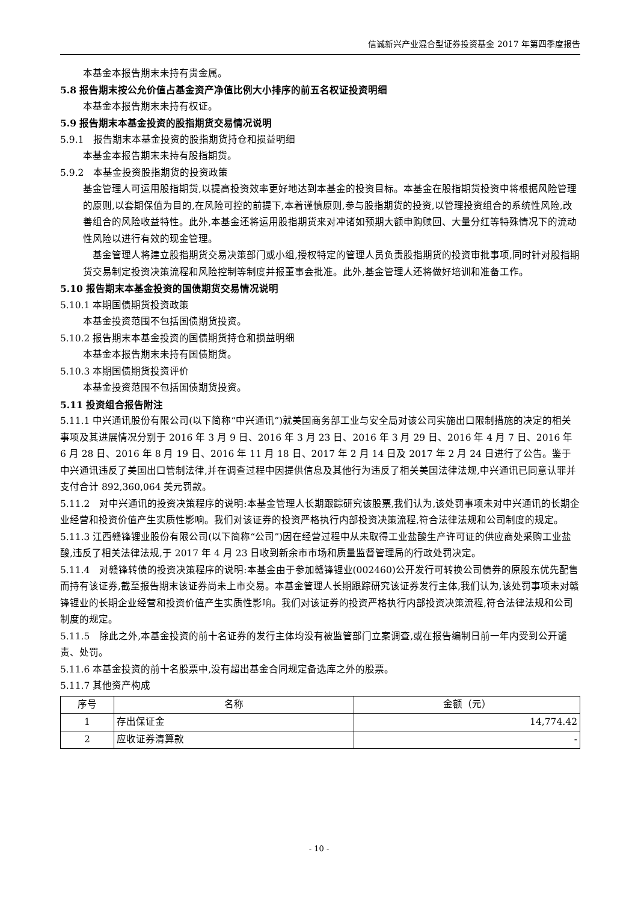信诚新兴产业混合型证券投资基金 2017 年第四季度报告
本基金本报告期末未持有贵金属。
5.8 报告期末按公允价值占基金资产净值比例大小排序的前五名权证投资明细
本基金本报告期末未持有权证。
5.9 报告期末本基金投资的股指期货交易情况说明
5.9.1　报告期末本基金投资的股指期货持仓和损益明细
本基金本报告期末未持有股指期货。
5.9.2　本基金投资股指期货的投资政策
基金管理人可运用股指期货,以提高投资效率更好地达到本基金的投资目标。本基金在股指期货投资中将根据风险管理的原则,以套期保值为目的,在风险可控的前提下,本着谨慎原则,参与股指期货的投资,以管理投资组合的系统性风险,改善组合的风险收益特性。此外,本基金还将运用股指期货来对冲诸如预期大额申购赎回、大量分红等特殊情况下的流动性风险以进行有效的现金管理。
　基金管理人将建立股指期货交易决策部门或小组,授权特定的管理人员负责股指期货的投资审批事项,同时针对股指期货交易制定投资决策流程和风险控制等制度并报董事会批准。此外,基金管理人还将做好培训和准备工作。
5.10 报告期末本基金投资的国债期货交易情况说明
5.10.1 本期国债期货投资政策
本基金投资范围不包括国债期货投资。
5.10.2 报告期末本基金投资的国债期货持仓和损益明细
本基金本报告期末未持有国债期货。
5.10.3 本期国债期货投资评价
本基金投资范围不包括国债期货投资。
5.11 投资组合报告附注
5.11.1 中兴通讯股份有限公司(以下简称“中兴通讯”)就美国商务部工业与安全局对该公司实施出口限制措施的决定的相关事项及其进展情况分别于 2016 年 3 月 9 日、2016 年 3 月 23 日、2016 年 3 月 29 日、2016 年 4 月 7 日、2016 年 6 月 28 日、2016 年 8 月 19 日、2016 年 11 月 18 日、2017 年 2 月 14 日及 2017 年 2 月 24 日进行了公告。鉴于中兴通讯违反了美国出口管制法律,并在调查过程中因提供信息及其他行为违反了相关美国法律法规,中兴通讯已同意认罪并支付合计 892,360,064 美元罚款。
5.11.2　对中兴通讯的投资决策程序的说明:本基金管理人长期跟踪研究该股票,我们认为,该处罚事项未对中兴通讯的长期企业经营和投资价值产生实质性影响。我们对该证券的投资严格执行内部投资决策流程,符合法律法规和公司制度的规定。
5.11.3 江西赣锋锂业股份有限公司(以下简称“公司”)因在经营过程中从未取得工业盐酸生产许可证的供应商处采购工业盐酸,违反了相关法律法规,于 2017 年 4 月 23 日收到新余市市场和质量监督管理局的行政处罚决定。
5.11.4　对赣锋转债的投资决策程序的说明:本基金由于参加赣锋锂业(002460)公开发行可转换公司债券的原股东优先配售而持有该证券,截至报告期末该证券尚未上市交易。本基金管理人长期跟踪研究该证券发行主体,我们认为,该处罚事项未对赣锋锂业的长期企业经营和投资价值产生实质性影响。我们对该证券的投资严格执行内部投资决策流程,符合法律法规和公司制度的规定。
5.11.5　除此之外,本基金投资的前十名证券的发行主体均没有被监管部门立案调查,或在报告编制日前一年内受到公开谴责、处罚。
5.11.6 本基金投资的前十名股票中,没有超出基金合同规定备选库之外的股票。
5.11.7 其他资产构成
| 序号 | 名称 | 金额（元） |
| --- | --- | --- |
| 1 | 存出保证金 | 14,774.42 |
| 2 | 应收证券清算款 | - |
- 10 -